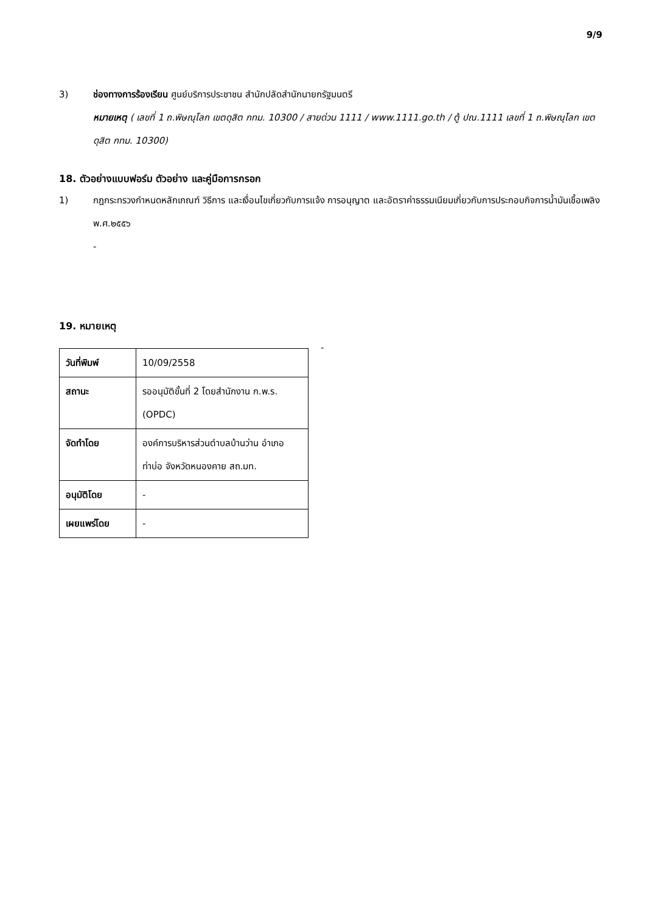9/9
3) ช่องทางการร้องเรียน ศูนย์บริการประชาชน สำนักปลัดสำนักนายกรัฐมนตรี
หมายเหตุ ( เลขที่ 1 ถ.พิษณุโลก เขตดุสิต กทม. 10300 / สายด่วน 1111 / www.1111.go.th / ตู้ ปณ.1111 เลขที่ 1 ถ.พิษณุโลก เขตดุสิต กทม. 10300)
18. ตัวอย่างแบบฟอร์ม ตัวอย่าง และคู่มือการกรอก
1) กฎกระทรวงกำหนดหลักเกณฑ์ วิธีการ และเงื่อนไขเกี่ยวกับการแจ้ง การอนุญาต และอัตราค่าธรรมเนียมเกี่ยวกับการประกอบกิจการน้ำมันเชื้อเพลิง พ.ศ.๒๕๕๖
-
19. หมายเหตุ
| วันที่พิมพ์ | 10/09/2558 |
| สถานะ | รออนุมัติขั้นที่ 2 โดยสำนักงาน ก.พ.ร. (OPDC) |
| จัดทำโดย | องค์การบริหารส่วนตำบลบ้านว่าน อำเภอท่าบ่อ จังหวัดหนองคาย สถ.มท. |
| อนุมัติโดย | - |
| เผยแพร่โดย | - |
-